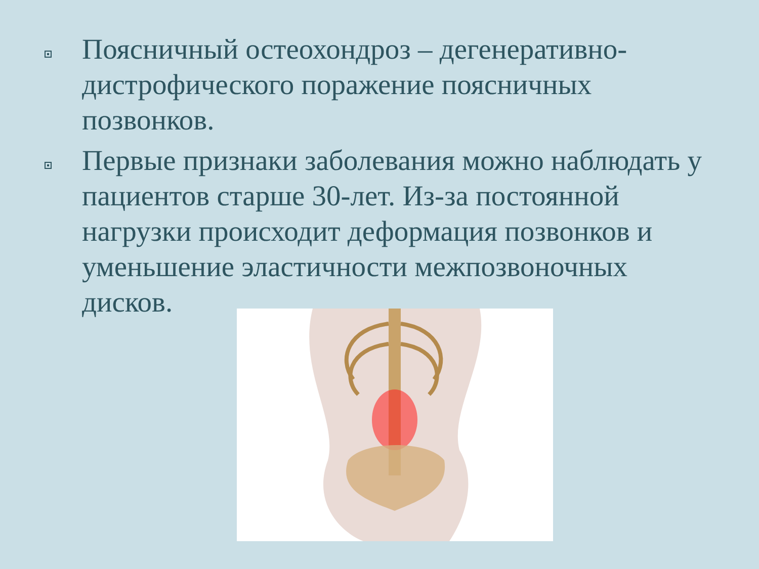Поясничный остеохондроз – дегенеративно-дистрофического поражение поясничных позвонков.
Первые признаки заболевания можно наблюдать у пациентов старше 30-лет. Из-за постоянной нагрузки происходит деформация позвонков и уменьшение эластичности межпозвоночных дисков.